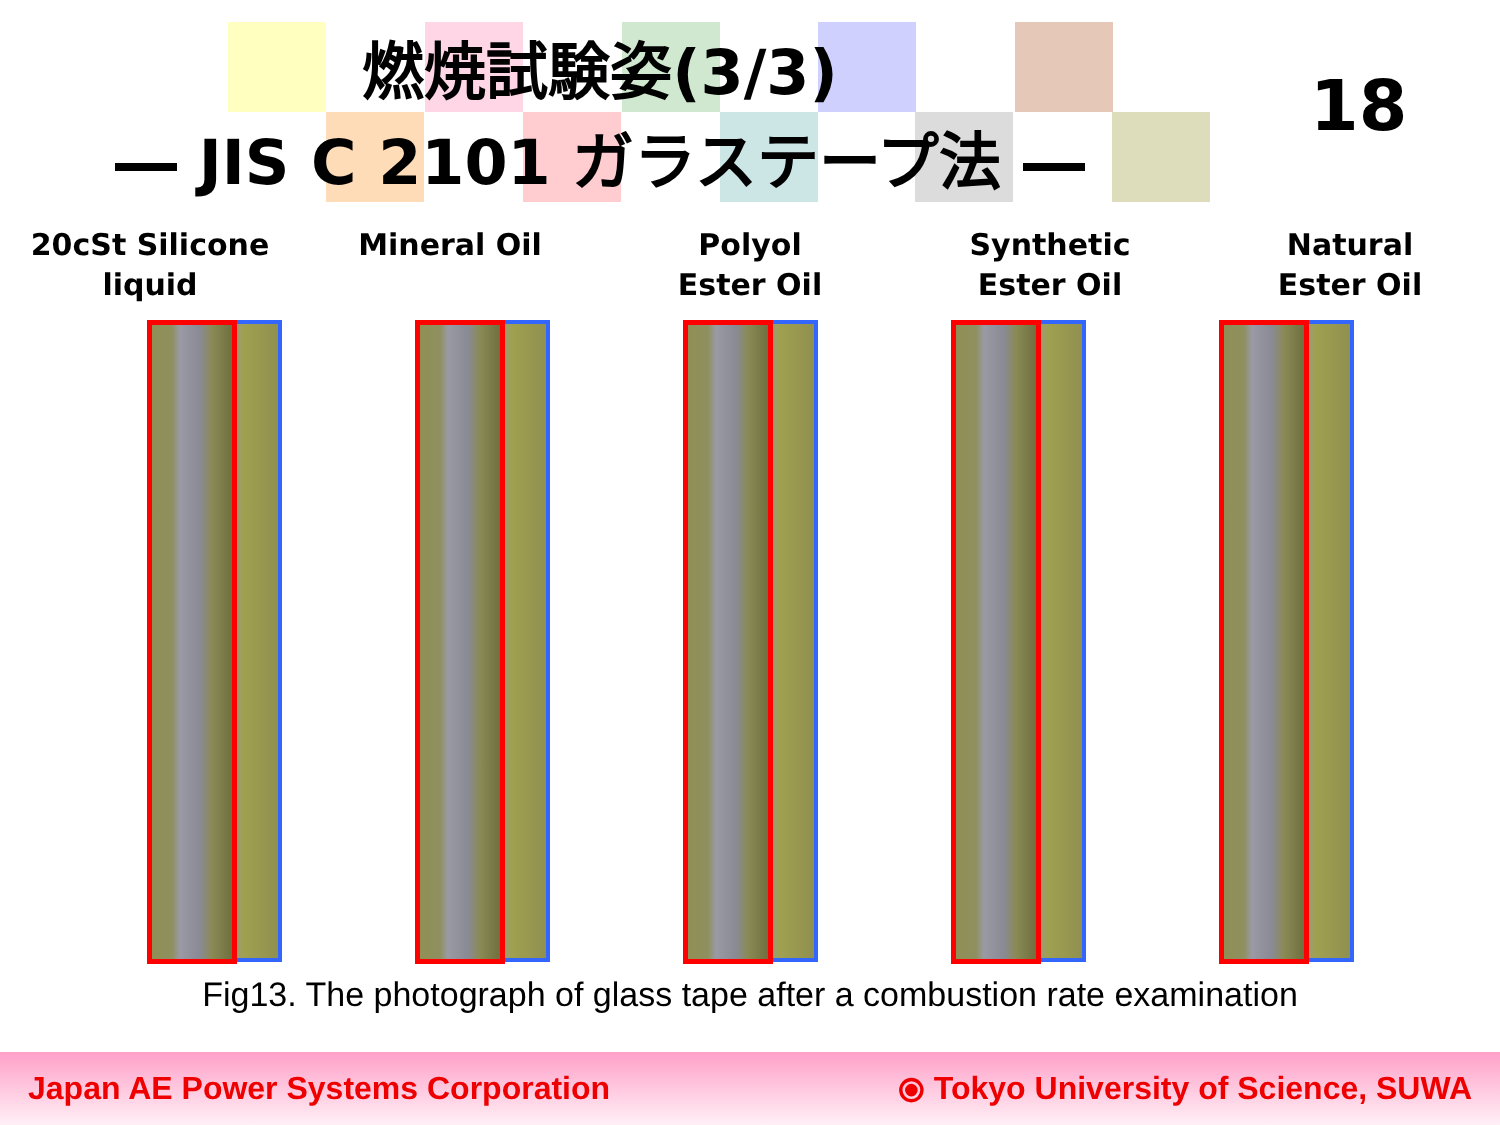燃焼試験姿(3/3)
― JIS C 2101 ガラステープ法 ―
18
20cSt Silicone
liquid
Mineral Oil Polyol
Ester Oil
Synthetic
Ester Oil
Natural
Ester Oil
Fig13. The photograph of glass tape after a combustion rate examination
Japan AE Power Systems Corporation ⦿ Tokyo University of Science, SUWA